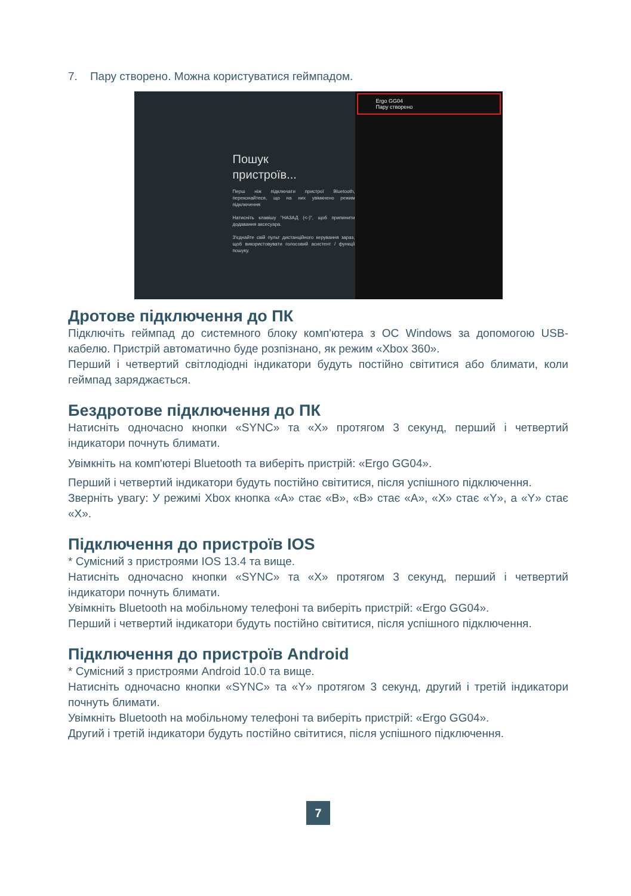7. Пару створено. Можна користуватися геймпадом.
Пошук
пристроїв...
Перш ніж підключати пристрої Bluetooth, переконайтеся, що на них увімкнено режим підключення
Натисніть клавішу "НАЗАД (<-)", щоб припинити додавання аксесуара.
З'єднайте свій пульт дистанційного керування зараз, щоб використовувати голосовий асистент / функції пошуку.
Ergo GG04
Пару створено
Дротове підключення до ПК
Підключіть геймпад до системного блоку комп'ютера з ОС Windows за допомогою USB-кабелю. Пристрій автоматично буде розпізнано, як режим «Xbox 360».
Перший і четвертий світлодіодні індикатори будуть постійно світитися або блимати, коли геймпад заряджається.
Бездротове підключення до ПК
Натисніть одночасно кнопки «SYNC» та «X» протягом 3 секунд, перший і четвертий індикатори почнуть блимати.
Увімкніть на комп'ютері Bluetooth та виберіть пристрій: «Ergo GG04».
Перший і четвертий індикатори будуть постійно світитися, після успішного підключення.
Зверніть увагу: У режимі Xbox кнопка «A» стає «B», «B» стає «A», «X» стає «Y», а «Y» стає «X».
Підключення до пристроїв IOS
* Сумісний з пристроями IOS 13.4 та вище.
Натисніть одночасно кнопки «SYNC» та «X» протягом 3 секунд, перший і четвертий індикатори почнуть блимати.
Увімкніть Bluetooth на мобільному телефоні та виберіть пристрій: «Ergo GG04».
Перший і четвертий індикатори будуть постійно світитися, після успішного підключення.
Підключення до пристроїв Android
* Сумісний з пристроями Android 10.0 та вище.
Натисніть одночасно кнопки «SYNC» та «Y» протягом 3 секунд, другий і третій індикатори почнуть блимати.
Увімкніть Bluetooth на мобільному телефоні та виберіть пристрій: «Ergo GG04».
Другий і третій індикатори будуть постійно світитися, після успішного підключення.
7